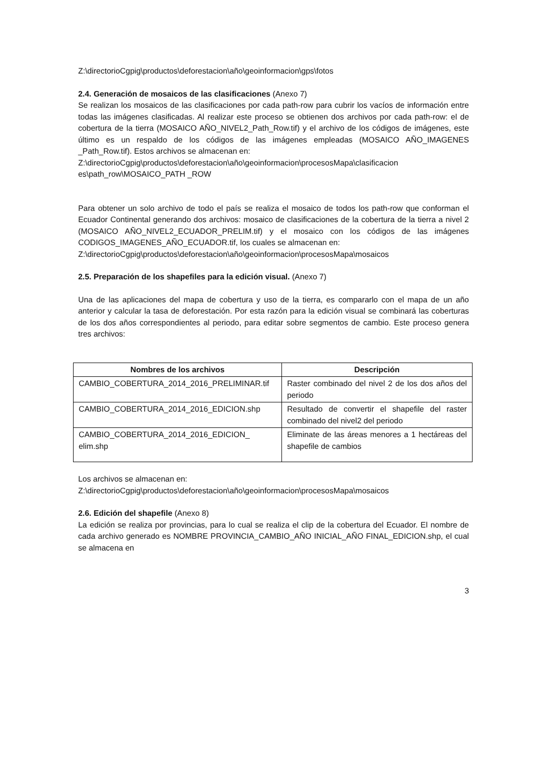Z:\directorioCgpig\productos\deforestacion\año\geoinformacion\gps\fotos
2.4. Generación de mosaicos de las clasificaciones (Anexo 7)
Se realizan los mosaicos de las clasificaciones por cada path-row para cubrir los vacíos de información entre todas las imágenes clasificadas. Al realizar este proceso se obtienen dos archivos por cada path-row: el de cobertura de la tierra (MOSAICO AÑO_NIVEL2_Path_Row.tif) y el archivo de los códigos de imágenes, este último es un respaldo de los códigos de las imágenes empleadas (MOSAICO AÑO_IMAGENES _Path_Row.tif). Estos archivos se almacenan en:
Z:\directorioCgpig\productos\deforestacion\año\geoinformacion\procesosMapa\clasificacion es\path_row\MOSAICO_PATH _ROW
Para obtener un solo archivo de todo el país se realiza el mosaico de todos los path-row que conforman el Ecuador Continental generando dos archivos: mosaico de clasificaciones de la cobertura de la tierra a nivel 2 (MOSAICO AÑO_NIVEL2_ECUADOR_PRELIM.tif) y el mosaico con los códigos de las imágenes CODIGOS_IMAGENES_AÑO_ECUADOR.tif, los cuales se almacenan en:
Z:\directorioCgpig\productos\deforestacion\año\geoinformacion\procesosMapa\mosaicos
2.5. Preparación de los shapefiles para la edición visual. (Anexo 7)
Una de las aplicaciones del mapa de cobertura y uso de la tierra, es compararlo con el mapa de un año anterior y calcular la tasa de deforestación. Por esta razón para la edición visual se combinará las coberturas de los dos años correspondientes al periodo, para editar sobre segmentos de cambio. Este proceso genera tres archivos:
| Nombres de los archivos | Descripción |
| --- | --- |
| CAMBIO_COBERTURA_2014_2016_PRELIMINAR.tif | Raster combinado del nivel 2 de los dos años del periodo |
| CAMBIO_COBERTURA_2014_2016_EDICION.shp | Resultado de convertir el shapefile del raster combinado del nivel2 del periodo |
| CAMBIO_COBERTURA_2014_2016_EDICION_ elim.shp | Eliminate de las áreas menores a 1 hectáreas del shapefile de cambios |
Los archivos se almacenan en:
Z:\directorioCgpig\productos\deforestacion\año\geoinformacion\procesosMapa\mosaicos
2.6. Edición del shapefile (Anexo 8)
La edición se realiza por provincias, para lo cual se realiza el clip de la cobertura del Ecuador. El nombre de cada archivo generado es NOMBRE PROVINCIA_CAMBIO_AÑO INICIAL_AÑO FINAL_EDICION.shp, el cual se almacena en
3